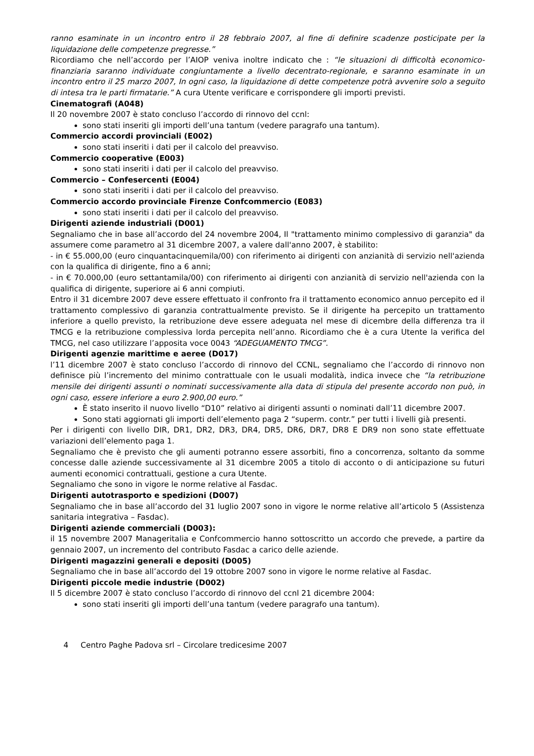ranno esaminate in un incontro entro il 28 febbraio 2007, al fine di definire scadenze posticipate per la liquidazione delle competenze pregresse.”
Ricordiamo che nell’accordo per l’AIOP veniva inoltre indicato che : “le situazioni di difficoltà economico-finanziaria saranno individuate congiuntamente a livello decentrato-regionale, e saranno esaminate in un incontro entro il 25 marzo 2007, In ogni caso, la liquidazione di dette competenze potrà avvenire solo a seguito di intesa tra le parti firmatarie.” A cura Utente verificare e corrispondere gli importi previsti.
Cinematografi (A048)
Il 20 novembre 2007 è stato concluso l’accordo di rinnovo del ccnl:
sono stati inseriti gli importi dell’una tantum (vedere paragrafo una tantum).
Commercio accordi provinciali (E002)
sono stati inseriti i dati per il calcolo del preavviso.
Commercio cooperative (E003)
sono stati inseriti i dati per il calcolo del preavviso.
Commercio – Confesercenti (E004)
sono stati inseriti i dati per il calcolo del preavviso.
Commercio accordo provinciale Firenze Confcommercio (E083)
sono stati inseriti i dati per il calcolo del preavviso.
Dirigenti aziende industriali (D001)
Segnaliamo che in base all’accordo del 24 novembre 2004, Il "trattamento minimo complessivo di garanzia" da assumere come parametro al 31 dicembre 2007, a valere dall'anno 2007, è stabilito:
- in € 55.000,00 (euro cinquantacinquemila/00) con riferimento ai dirigenti con anzianità di servizio nell'azienda con la qualifica di dirigente, fino a 6 anni;
- in € 70.000,00 (euro settantamila/00) con riferimento ai dirigenti con anzianità di servizio nell'azienda con la qualifica di dirigente, superiore ai 6 anni compiuti.
Entro il 31 dicembre 2007 deve essere effettuato il confronto fra il trattamento economico annuo percepito ed il trattamento complessivo di garanzia contrattualmente previsto. Se il dirigente ha percepito un trattamento inferiore a quello previsto, la retribuzione deve essere adeguata nel mese di dicembre della differenza tra il TMCG e la retribuzione complessiva lorda percepita nell’anno. Ricordiamo che è a cura Utente la verifica del TMCG, nel caso utilizzare l’apposita voce 0043 “ADEGUAMENTO TMCG”.
Dirigenti agenzie marittime e aeree (D017)
l’11 dicembre 2007 è stato concluso l’accordo di rinnovo del CCNL, segnaliamo che l’accordo di rinnovo non definisce più l’incremento del minimo contrattuale con le usuali modalità, indica invece che “la retribuzione mensile dei dirigenti assunti o nominati successivamente alla data di stipula del presente accordo non può, in ogni caso, essere inferiore a euro 2.900,00 euro.”
È stato inserito il nuovo livello “D10” relativo ai dirigenti assunti o nominati dall’11 dicembre 2007.
Sono stati aggiornati gli importi dell’elemento paga 2 “superm. contr.” per tutti i livelli già presenti.
Per i dirigenti con livello DIR, DR1, DR2, DR3, DR4, DR5, DR6, DR7, DR8 E DR9 non sono state effettuate variazioni dell’elemento paga 1.
Segnaliamo che è previsto che gli aumenti potranno essere assorbiti, fino a concorrenza, soltanto da somme concesse dalle aziende successivamente al 31 dicembre 2005 a titolo di acconto o di anticipazione su futuri aumenti economici contrattuali, gestione a cura Utente.
Segnaliamo che sono in vigore le norme relative al Fasdac.
Dirigenti autotrasporto e spedizioni (D007)
Segnaliamo che in base all’accordo del 31 luglio 2007 sono in vigore le norme relative all’articolo 5 (Assistenza sanitaria integrativa – Fasdac).
Dirigenti aziende commerciali (D003):
il 15 novembre 2007 Manageritalia e Confcommercio hanno sottoscritto un accordo che prevede, a partire da gennaio 2007, un incremento del contributo Fasdac a carico delle aziende.
Dirigenti magazzini generali e depositi (D005)
Segnaliamo che in base all’accordo del 19 ottobre 2007 sono in vigore le norme relative al Fasdac.
Dirigenti piccole medie industrie (D002)
Il 5 dicembre 2007 è stato concluso l’accordo di rinnovo del ccnl 21 dicembre 2004:
sono stati inseriti gli importi dell’una tantum (vedere paragrafo una tantum).
4 Centro Paghe Padova srl – Circolare tredicesime 2007